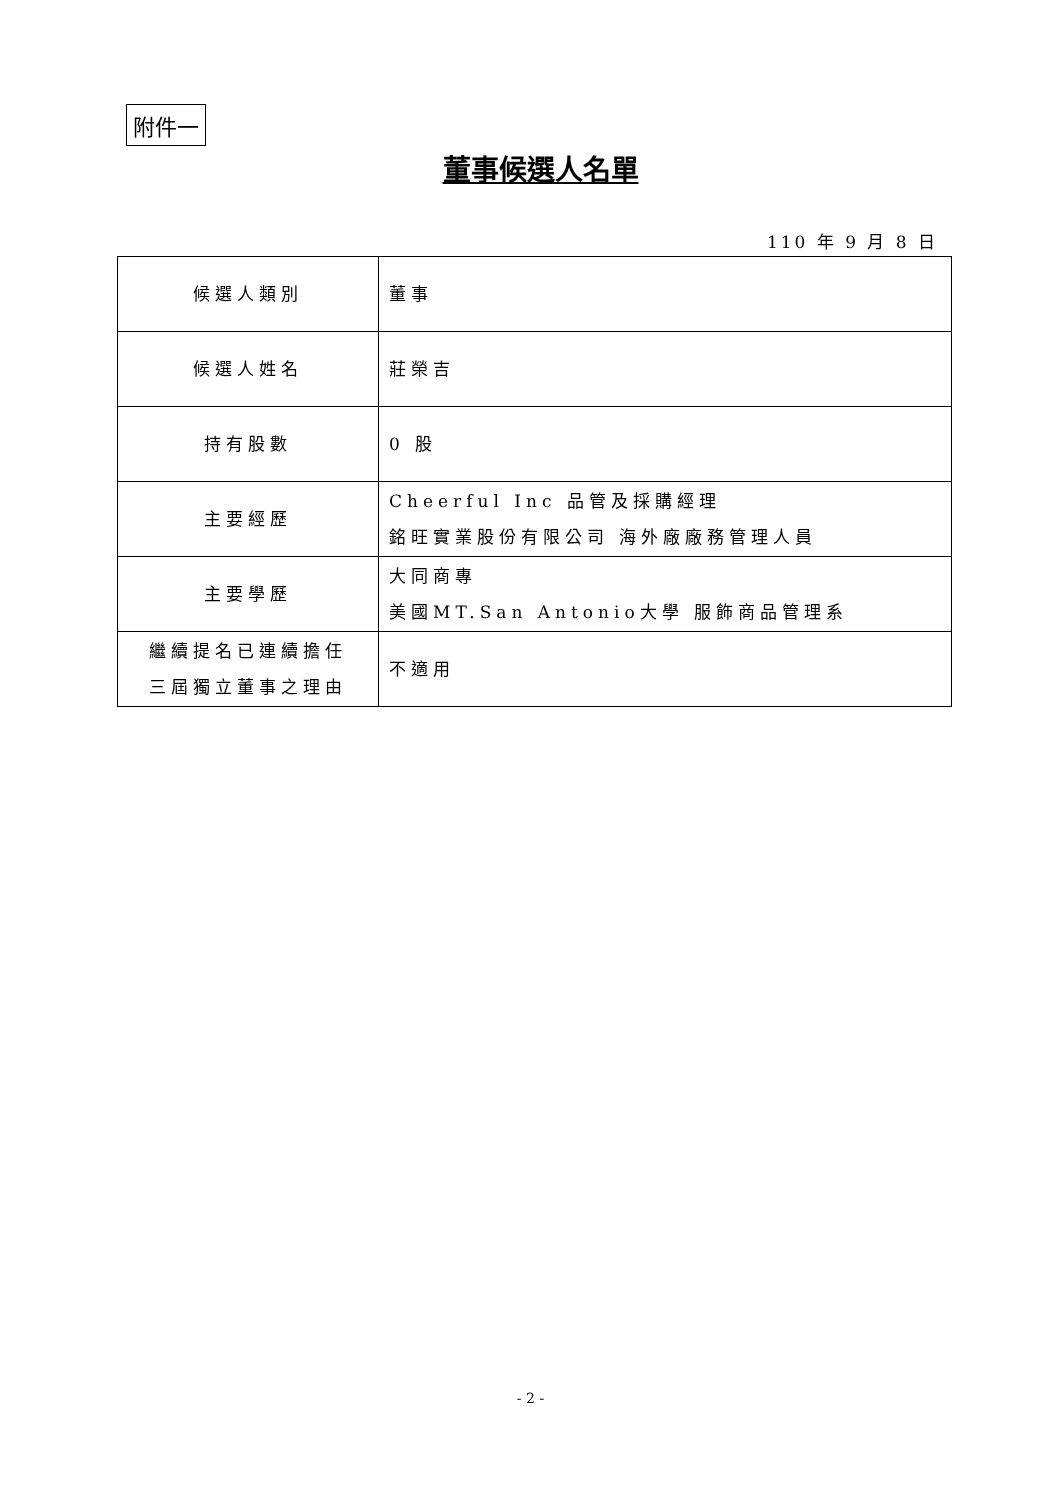附件一
董事候選人名單
110 年 9 月 8 日
| 候選人類別 | 董事 |
| 候選人姓名 | 莊榮吉 |
| 持有股數 | 0 股 |
| 主要經歷 | Cheerful Inc 品管及採購經理 銘旺實業股份有限公司 海外廠廠務管理人員 |
| 主要學歷 | 大同商專 美國MT.San Antonio大學 服飾商品管理系 |
| 繼續提名已連續擔任 三屆獨立董事之理由 | 不適用 |
- 2 -